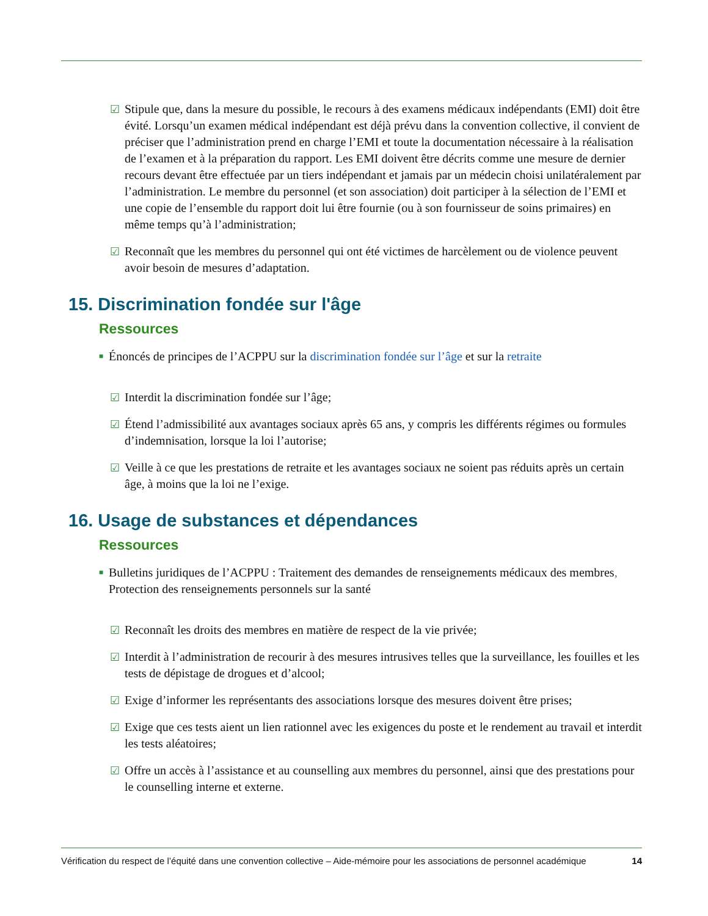☑ Stipule que, dans la mesure du possible, le recours à des examens médicaux indépendants (EMI) doit être évité. Lorsqu’un examen médical indépendant est déjà prévu dans la convention collective, il convient de préciser que l’administration prend en charge l’EMI et toute la documentation nécessaire à la réalisation de l’examen et à la préparation du rapport. Les EMI doivent être décrits comme une mesure de dernier recours devant être effectuée par un tiers indépendant et jamais par un médecin choisi unilatéralement par l’administration. Le membre du personnel (et son association) doit participer à la sélection de l’EMI et une copie de l’ensemble du rapport doit lui être fournie (ou à son fournisseur de soins primaires) en même temps qu’à l’administration;
☑ Reconnaît que les membres du personnel qui ont été victimes de harcèlement ou de violence peuvent avoir besoin de mesures d’adaptation.
15. Discrimination fondée sur l'âge
Ressources
■ Énoncés de principes de l’ACPPU sur la discrimination fondée sur l’âge et sur la retraite
☑ Interdit la discrimination fondée sur l’âge;
☑ Étend l’admissibilité aux avantages sociaux après 65 ans, y compris les différents régimes ou formules d’indemnisation, lorsque la loi l’autorise;
☑ Veille à ce que les prestations de retraite et les avantages sociaux ne soient pas réduits après un certain âge, à moins que la loi ne l’exige.
16. Usage de substances et dépendances
Ressources
■ Bulletins juridiques de l’ACPPU : Traitement des demandes de renseignements médicaux des membres, Protection des renseignements personnels sur la santé
☑ Reconnaît les droits des membres en matière de respect de la vie privée;
☑ Interdit à l’administration de recourir à des mesures intrusives telles que la surveillance, les fouilles et les tests de dépistage de drogues et d’alcool;
☑ Exige d’informer les représentants des associations lorsque des mesures doivent être prises;
☑ Exige que ces tests aient un lien rationnel avec les exigences du poste et le rendement au travail et interdit les tests aléatoires;
☑ Offre un accès à l’assistance et au counselling aux membres du personnel, ainsi que des prestations pour le counselling interne et externe.
Vérification du respect de l’équité dans une convention collective – Aide-mémoire pour les associations de personnel académique 14